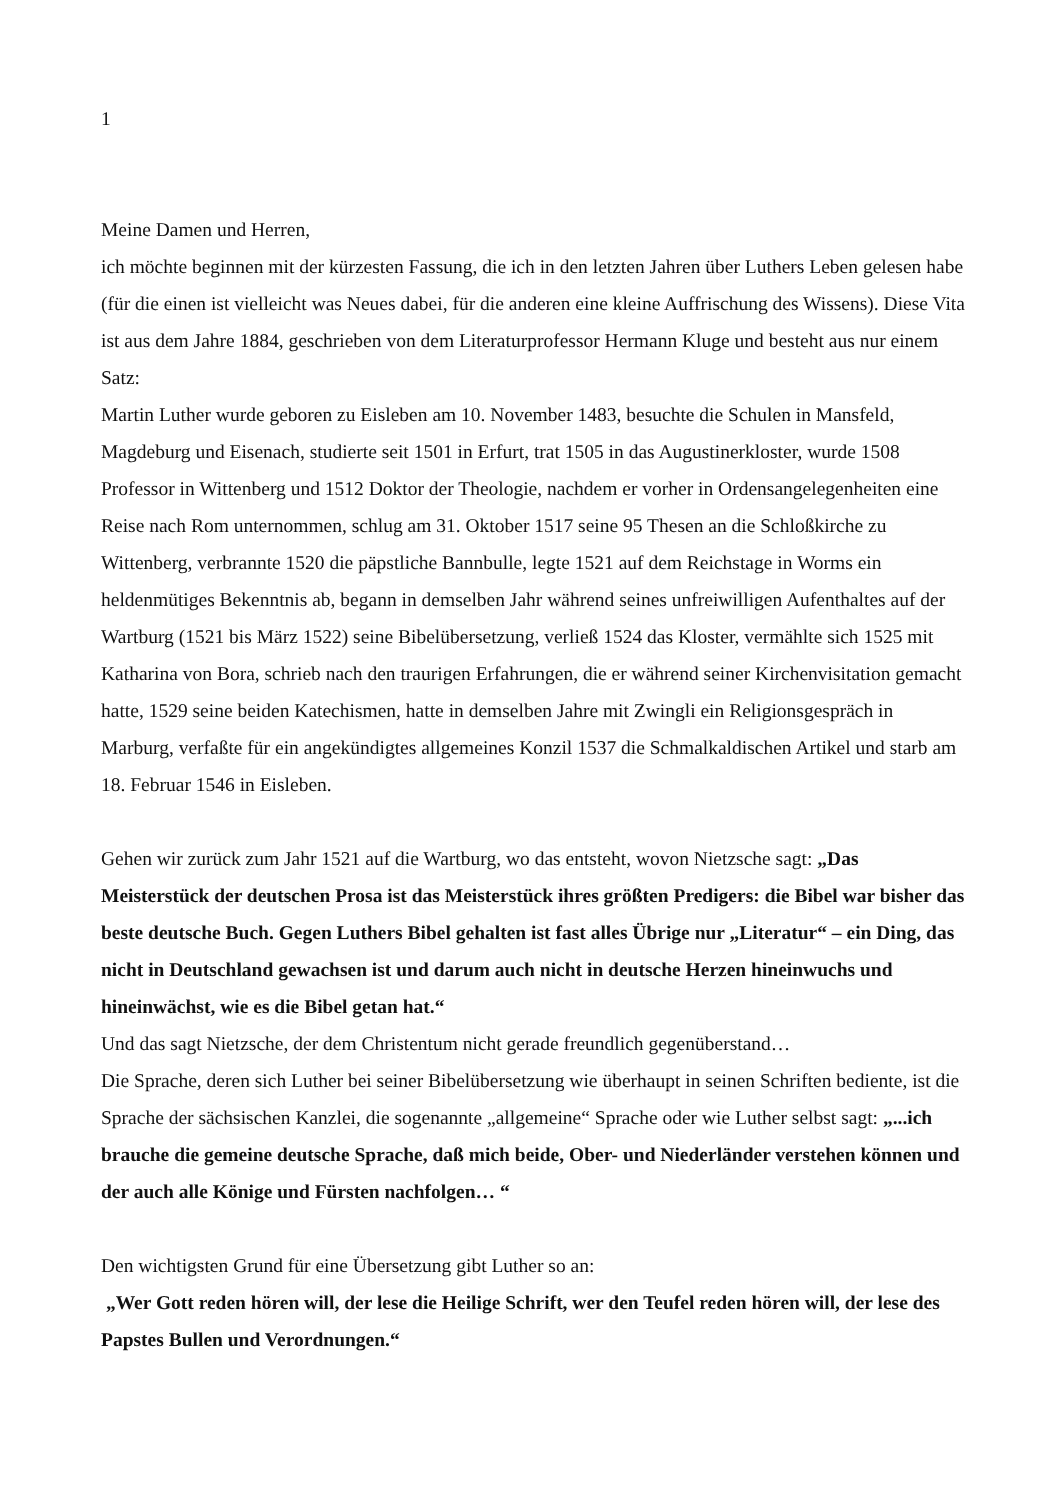1
Meine Damen und Herren,
ich möchte beginnen mit der kürzesten Fassung, die ich in den letzten Jahren über Luthers Leben gelesen habe (für die einen ist vielleicht was Neues dabei, für die anderen eine kleine Auffrischung des Wissens). Diese Vita ist aus dem Jahre 1884, geschrieben von dem Literaturprofessor Hermann Kluge und besteht aus nur einem Satz:
Martin Luther wurde geboren zu Eisleben am 10. November 1483, besuchte die Schulen in Mansfeld, Magdeburg und Eisenach, studierte seit 1501 in Erfurt, trat 1505 in das Augustinerkloster, wurde 1508 Professor in Wittenberg und 1512 Doktor der Theologie, nachdem er vorher in Ordensangelegenheiten eine Reise nach Rom unternommen, schlug am 31. Oktober 1517 seine 95 Thesen an die Schloßkirche zu Wittenberg, verbrannte 1520 die päpstliche Bannbulle, legte 1521 auf dem Reichstage in Worms ein heldenmütiges Bekenntnis ab, begann in demselben Jahr während seines unfreiwilligen Aufenthaltes auf der Wartburg (1521 bis März 1522) seine Bibelübersetzung, verließ 1524 das Kloster, vermählte sich 1525 mit Katharina von Bora, schrieb nach den traurigen Erfahrungen, die er während seiner Kirchenvisitation gemacht hatte, 1529 seine beiden Katechismen, hatte in demselben Jahre mit Zwingli ein Religionsgespräch in Marburg, verfaßte für ein angekündigtes allgemeines Konzil 1537 die Schmalkaldischen Artikel und starb am 18. Februar 1546 in Eisleben.
Gehen wir zurück zum Jahr 1521 auf die Wartburg, wo das entsteht, wovon Nietzsche sagt: „Das Meisterstück der deutschen Prosa ist das Meisterstück ihres größten Predigers: die Bibel war bisher das beste deutsche Buch. Gegen Luthers Bibel gehalten ist fast alles Übrige nur „Literatur“ – ein Ding, das nicht in Deutschland gewachsen ist und darum auch nicht in deutsche Herzen hineinwuchs und hineinwächst, wie es die Bibel getan hat.“
Und das sagt Nietzsche, der dem Christentum nicht gerade freundlich gegenüberstand…
Die Sprache, deren sich Luther bei seiner Bibelübersetzung wie überhaupt in seinen Schriften bediente, ist die Sprache der sächsischen Kanzlei, die sogenannte „allgemeine“ Sprache oder wie Luther selbst sagt: „...ich brauche die gemeine deutsche Sprache, daß mich beide, Ober- und Niederländer verstehen können und der auch alle Könige und Fürsten nachfolgen… “
Den wichtigsten Grund für eine Übersetzung gibt Luther so an:
„Wer Gott reden hören will, der lese die Heilige Schrift, wer den Teufel reden hören will, der lese des Papstes Bullen und Verordnungen.“